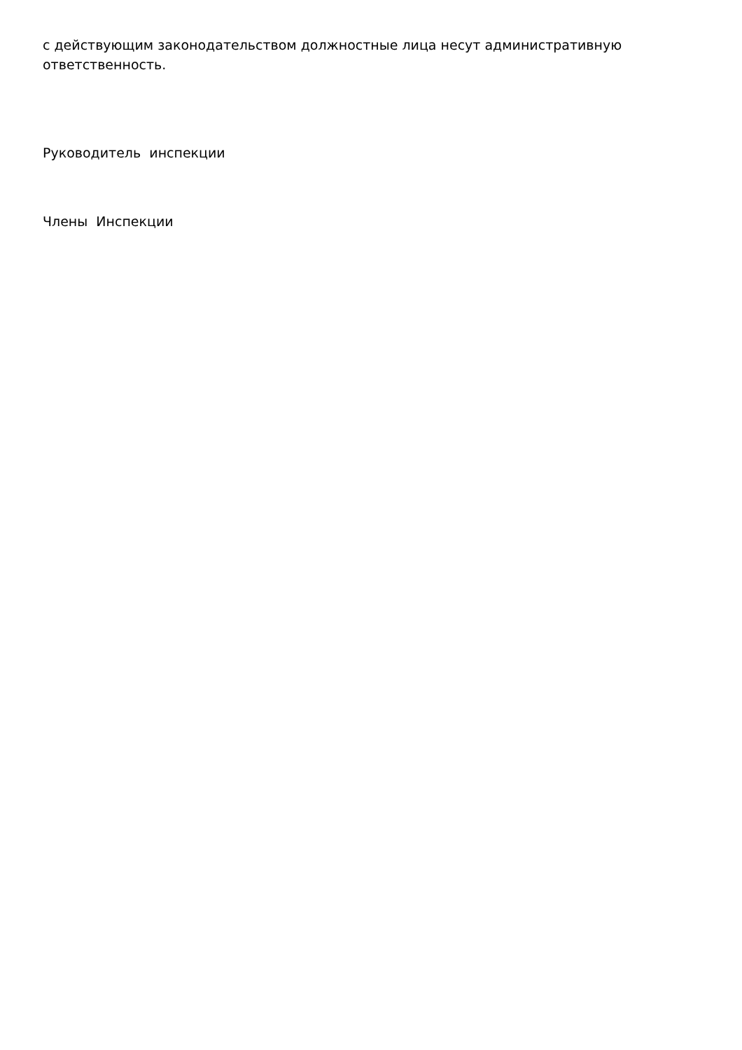с действующим законодательством должностные лица несут административную ответственность.
Руководитель инспекции
Члены Инспекции